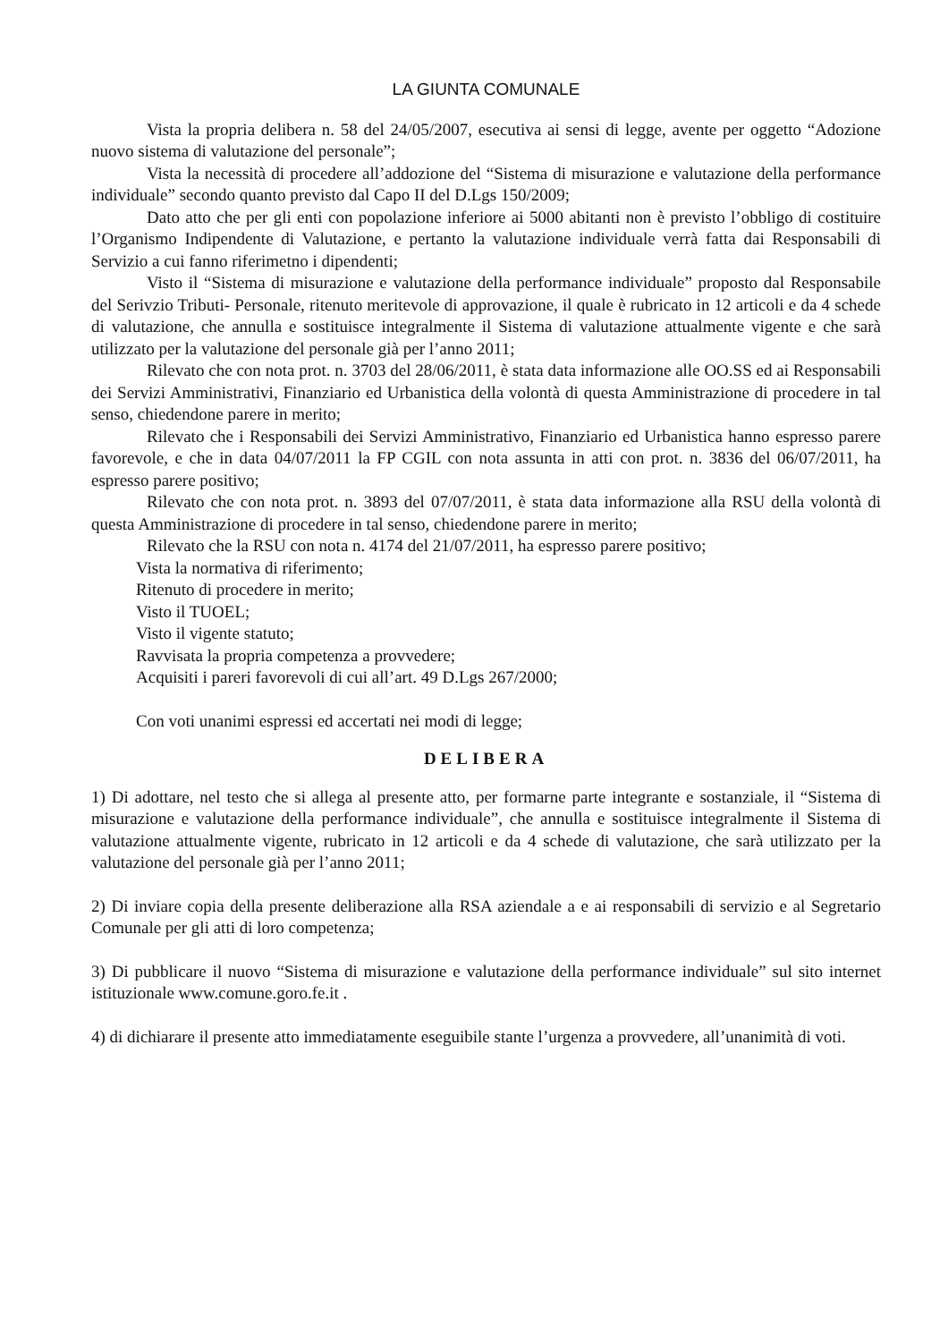LA GIUNTA COMUNALE
Vista la propria delibera n. 58 del 24/05/2007, esecutiva ai sensi di legge, avente per oggetto “Adozione nuovo sistema di valutazione del personale”;
Vista la necessità di procedere all’addozione del “Sistema di misurazione e valutazione della performance individuale” secondo quanto previsto dal Capo II del D.Lgs 150/2009;
Dato atto che per gli enti con popolazione inferiore ai 5000 abitanti non è previsto l’obbligo di costituire l’Organismo Indipendente di Valutazione, e pertanto la valutazione individuale verrà fatta dai Responsabili di Servizio a cui fanno riferimetno i dipendenti;
Visto il “Sistema di misurazione e valutazione della performance individuale” proposto dal Responsabile del Serivzio Tributi- Personale, ritenuto meritevole di approvazione, il quale è rubricato in 12 articoli e da 4 schede di valutazione, che annulla e sostituisce integralmente il Sistema di valutazione attualmente vigente e che sarà utilizzato per la valutazione del personale già per l’anno 2011;
Rilevato che con nota prot. n. 3703 del 28/06/2011, è stata data informazione alle OO.SS ed ai Responsabili dei Servizi Amministrativi, Finanziario ed Urbanistica della volontà di questa Amministrazione di procedere in tal senso, chiedendone parere in merito;
Rilevato che i Responsabili dei Servizi Amministrativo, Finanziario ed Urbanistica hanno espresso parere favorevole, e che in data 04/07/2011 la FP CGIL con nota assunta in atti con prot. n. 3836 del 06/07/2011, ha espresso parere positivo;
Rilevato che con nota prot. n. 3893 del 07/07/2011, è stata data informazione alla RSU della volontà di questa Amministrazione di procedere in tal senso, chiedendone parere in merito;
Rilevato che la RSU con nota n. 4174 del 21/07/2011, ha espresso parere positivo;
Vista la normativa di riferimento;
Ritenuto di procedere in merito;
Visto il TUOEL;
Visto il vigente statuto;
Ravvisata la propria competenza a provvedere;
Acquisiti i pareri favorevoli di cui all’art. 49 D.Lgs 267/2000;
Con voti unanimi espressi ed accertati nei modi di legge;
DELIBERA
1) Di adottare, nel testo che si allega al presente atto, per formarne parte integrante e sostanziale, il “Sistema di misurazione e valutazione della performance individuale”, che annulla e sostituisce integralmente il Sistema di valutazione attualmente vigente, rubricato in 12 articoli e da 4 schede di valutazione, che sarà utilizzato per la valutazione del personale già per l’anno 2011;
2) Di inviare copia della presente deliberazione alla RSA aziendale a e ai responsabili di servizio e al Segretario Comunale per gli atti di loro competenza;
3) Di pubblicare il nuovo “Sistema di misurazione e valutazione della performance individuale” sul sito internet istituzionale www.comune.goro.fe.it .
4) di dichiarare il presente atto immediatamente eseguibile stante l’urgenza a provvedere, all’unanimità di voti.